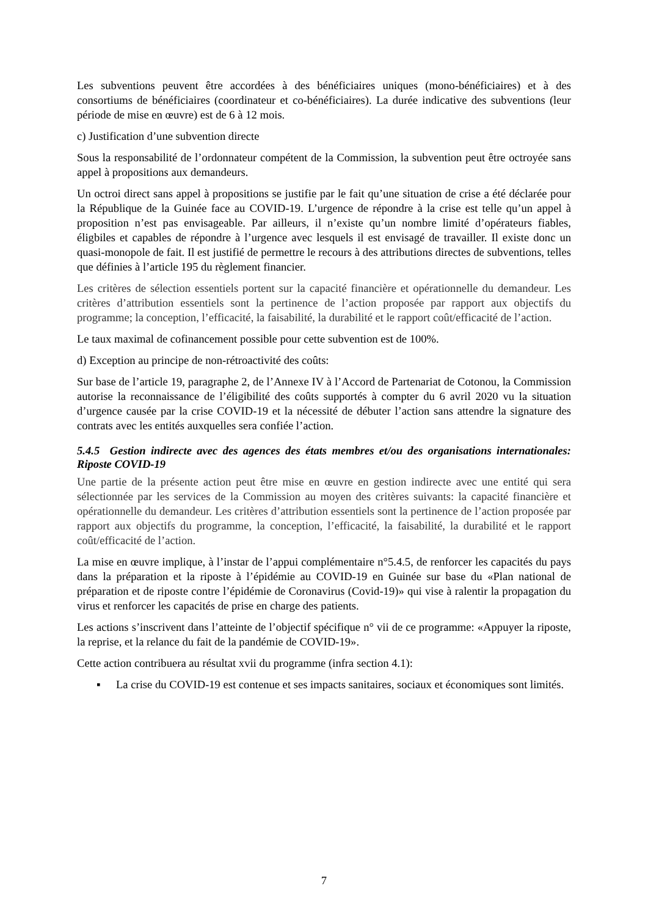Les subventions peuvent être accordées à des bénéficiaires uniques (mono-bénéficiaires) et à des consortiums de bénéficiaires (coordinateur et co-bénéficiaires). La durée indicative des subventions (leur période de mise en œuvre) est de 6 à 12 mois.
c) Justification d’une subvention directe
Sous la responsabilité de l’ordonnateur compétent de la Commission, la subvention peut être octroyée sans appel à propositions aux demandeurs.
Un octroi direct sans appel à propositions se justifie par le fait qu’une situation de crise a été déclarée pour la République de la Guinée face au COVID-19. L’urgence de répondre à la crise est telle qu’un appel à proposition n’est pas envisageable. Par ailleurs, il n’existe qu’un nombre limité d’opérateurs fiables, éligbiles et capables de répondre à l’urgence avec lesquels il est envisagé de travailler. Il existe donc un quasi-monopole de fait. Il est justifié de permettre le recours à des attributions directes de subventions, telles que définies à l’article 195 du règlement financier.
Les critères de sélection essentiels portent sur la capacité financière et opérationnelle du demandeur. Les critères d’attribution essentiels sont la pertinence de l’action proposée par rapport aux objectifs du programme; la conception, l’efficacité, la faisabilité, la durabilité et le rapport coût/efficacité de l’action.
Le taux maximal de cofinancement possible pour cette subvention est de 100%.
d) Exception au principe de non-rétroactivité des coûts:
Sur base de l’article 19, paragraphe 2, de l’Annexe IV à l’Accord de Partenariat de Cotonou, la Commission autorise la reconnaissance de l’éligibilité des coûts supportés à compter du 6 avril 2020 vu la situation d’urgence causée par la crise COVID-19 et la nécessité de débuter l’action sans attendre la signature des contrats avec les entités auxquelles sera confiée l’action.
5.4.5 Gestion indirecte avec des agences des états membres et/ou des organisations internationales: Riposte COVID-19
Une partie de la présente action peut être mise en œuvre en gestion indirecte avec une entité qui sera sélectionnée par les services de la Commission au moyen des critères suivants: la capacité financière et opérationnelle du demandeur. Les critères d’attribution essentiels sont la pertinence de l’action proposée par rapport aux objectifs du programme, la conception, l’efficacité, la faisabilité, la durabilité et le rapport coût/efficacité de l’action.
La mise en œuvre implique, à l’instar de l’appui complémentaire n°5.4.5, de renforcer les capacités du pays dans la préparation et la riposte à l’épidémie au COVID-19 en Guinée sur base du «Plan national de préparation et de riposte contre l’épidémie de Coronavirus (Covid-19)» qui vise à ralentir la propagation du virus et renforcer les capacités de prise en charge des patients.
Les actions s’inscrivent dans l’atteinte de l’objectif spécifique n° vii de ce programme: «Appuyer la riposte, la reprise, et la relance du fait de la pandémie de COVID-19».
Cette action contribuera au résultat xvii du programme (infra section 4.1):
▪ La crise du COVID-19 est contenue et ses impacts sanitaires, sociaux et économiques sont limités.
7